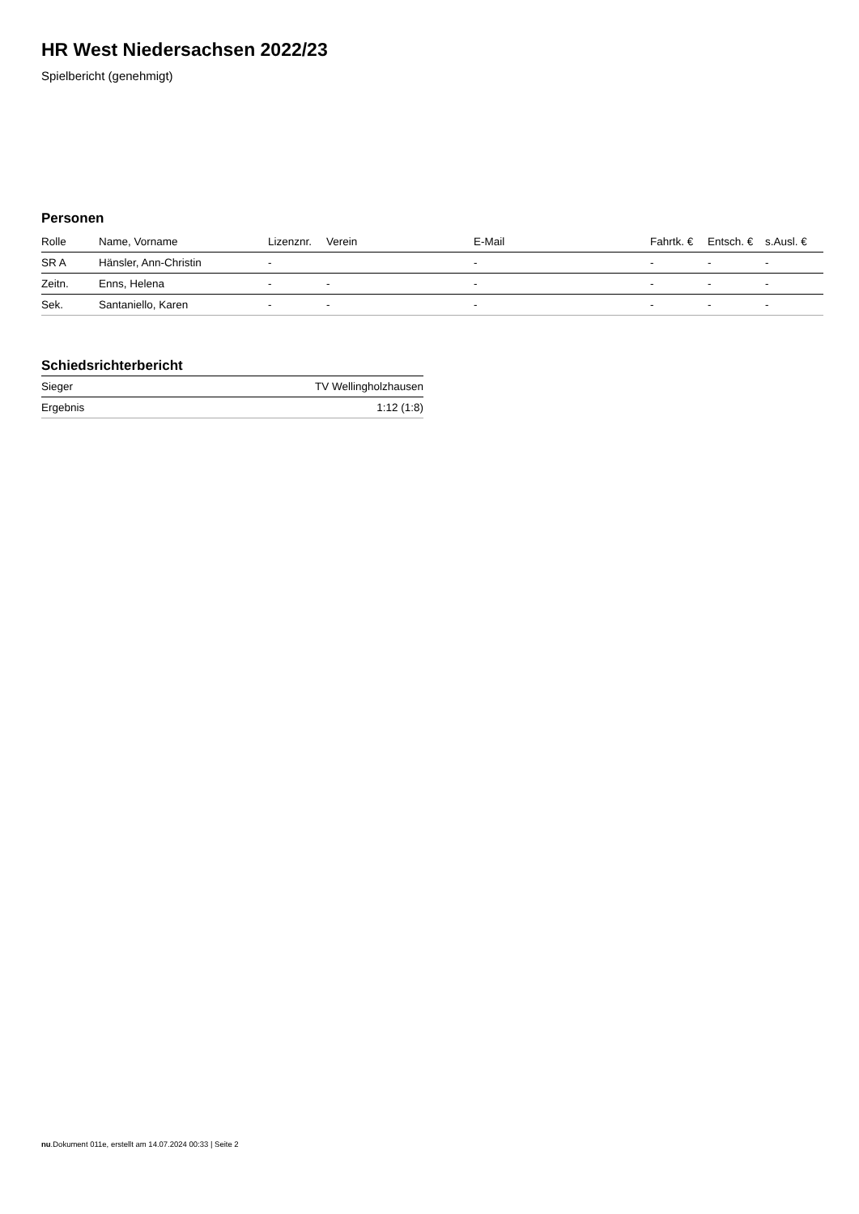HR West Niedersachsen 2022/23
Spielbericht (genehmigt)
Personen
| Rolle | Name, Vorname | Lizenznr. | Verein | E-Mail | Fahrtk. € | Entsch. € | s.Ausl. € |
| --- | --- | --- | --- | --- | --- | --- | --- |
| SR A | Hänsler, Ann-Christin | - | | - | - | - | - |
| Zeitn. | Enns, Helena | - | - | - | - | - | - |
| Sek. | Santaniello, Karen | - | - | - | - | - | - |
Schiedsrichterbericht
| Sieger | TV Wellingholzhausen |
| Ergebnis | 1:12 (1:8) |
nu.Dokument 011e, erstellt am 14.07.2024 00:33 | Seite 2